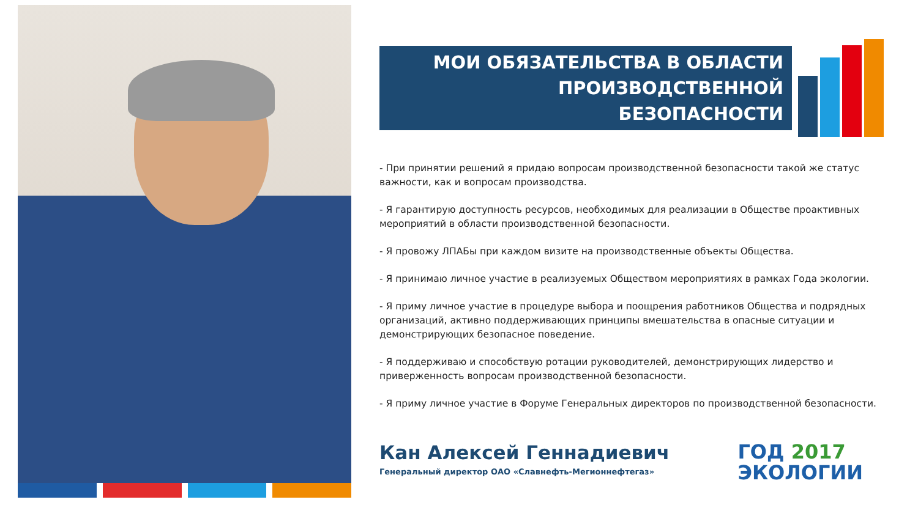МОИ ОБЯЗАТЕЛЬСТВА В ОБЛАСТИ
ПРОИЗВОДСТВЕННОЙ БЕЗОПАСНОСТИ
- При принятии решений я придаю вопросам производственной безопасности такой же статус важности, как и вопросам производства.
- Я гарантирую доступность ресурсов, необходимых для реализации в Обществе проактивных мероприятий в области производственной безопасности.
- Я провожу ЛПАБы при каждом визите на производственные объекты Общества.
- Я принимаю личное участие в реализуемых Обществом мероприятиях в рамках Года экологии.
- Я приму личное участие в процедуре выбора и поощрения работников Общества и подрядных организаций, активно поддерживающих принципы вмешательства в опасные ситуации и демонстрирующих безопасное поведение.
- Я поддерживаю и способствую ротации руководителей, демонстрирующих лидерство и приверженность вопросам производственной безопасности.
- Я приму личное участие в Форуме Генеральных директоров по производственной безопасности.
Кан Алексей Геннадиевич
Генеральный директор ОАО «Славнефть-Мегионнефтегаз»
ГОД 2017
ЭКОЛОГИИ